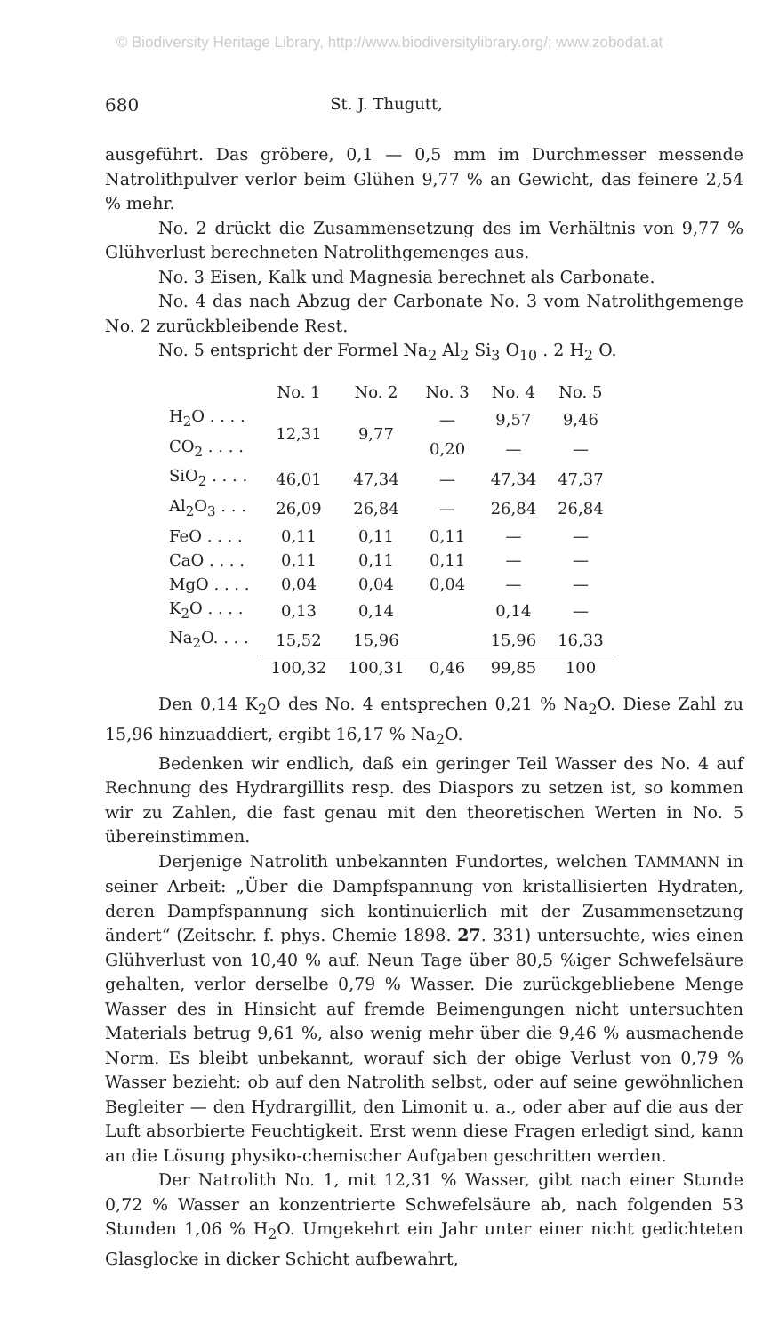© Biodiversity Heritage Library, http://www.biodiversitylibrary.org/; www.zobodat.at
680 St. J. Thugutt,
ausgeführt. Das gröbere, 0,1 — 0,5 mm im Durchmesser messende Natrolithpulver verlor beim Glühen 9,77 % an Gewicht, das feinere 2,54 % mehr.
No. 2 drückt die Zusammensetzung des im Verhältnis von 9,77 % Glühverlust berechneten Natrolithgemenges aus.
No. 3 Eisen, Kalk und Magnesia berechnet als Carbonate.
No. 4 das nach Abzug der Carbonate No. 3 vom Natrolithgemenge No. 2 zurückbleibende Rest.
No. 5 entspricht der Formel Na<sub>2</sub> Al<sub>2</sub> Si<sub>3</sub> O<sub>10</sub> . 2 H<sub>2</sub> O.
| | No. 1 | No. 2 | No. 3 | No. 4 | No. 5 |
| --- | --- | --- | --- | --- | --- |
| H<sub>2</sub>O . . . . | 12,31 | 9,77 | — | 9,57 | 9,46 |
| CO<sub>2</sub> . . . . | | | 0,20 | — | — |
| SiO<sub>2</sub> . . . . | 46,01 | 47,34 | — | 47,34 | 47,37 |
| Al<sub>2</sub>O<sub>3</sub> . . . | 26,09 | 26,84 | — | 26,84 | 26,84 |
| FeO . . . . | 0,11 | 0,11 | 0,11 | — | — |
| CaO . . . . | 0,11 | 0,11 | 0,11 | — | — |
| MgO . . . . | 0,04 | 0,04 | 0,04 | — | — |
| K<sub>2</sub>O . . . . | 0,13 | 0,14 | | 0,14 | — |
| Na<sub>2</sub>O. . . . | 15,52 | 15,96 | | 15,96 | 16,33 |
| | 100,32 | 100,31 | 0,46 | 99,85 | 100 |
Den 0,14 K<sub>2</sub>O des No. 4 entsprechen 0,21 % Na<sub>2</sub>O. Diese Zahl zu 15,96 hinzuaddiert, ergibt 16,17 % Na<sub>2</sub>O.
Bedenken wir endlich, daß ein geringer Teil Wasser des No. 4 auf Rechnung des Hydrargillits resp. des Diaspors zu setzen ist, so kommen wir zu Zahlen, die fast genau mit den theoretischen Werten in No. 5 übereinstimmen.
Derjenige Natrolith unbekannten Fundortes, welchen TAMMANN in seiner Arbeit: „Über die Dampfspannung von kristallisierten Hydraten, deren Dampfspannung sich kontinuierlich mit der Zusammensetzung ändert“ (Zeitschr. f. phys. Chemie 1898. 27. 331) untersuchte, wies einen Glühverlust von 10,40 % auf. Neun Tage über 80,5 %iger Schwefelsäure gehalten, verlor derselbe 0,79 % Wasser. Die zurückgebliebene Menge Wasser des in Hinsicht auf fremde Beimengungen nicht untersuchten Materials betrug 9,61 %, also wenig mehr über die 9,46 % ausmachende Norm. Es bleibt unbekannt, worauf sich der obige Verlust von 0,79 % Wasser bezieht: ob auf den Natrolith selbst, oder auf seine gewöhnlichen Begleiter — den Hydrargillit, den Limonit u. a., oder aber auf die aus der Luft absorbierte Feuchtigkeit. Erst wenn diese Fragen erledigt sind, kann an die Lösung physiko-chemischer Aufgaben geschritten werden.
Der Natrolith No. 1, mit 12,31 % Wasser, gibt nach einer Stunde 0,72 % Wasser an konzentrierte Schwefelsäure ab, nach folgenden 53 Stunden 1,06 % H<sub>2</sub>O. Umgekehrt ein Jahr unter einer nicht gedichteten Glasglocke in dicker Schicht aufbewahrt,